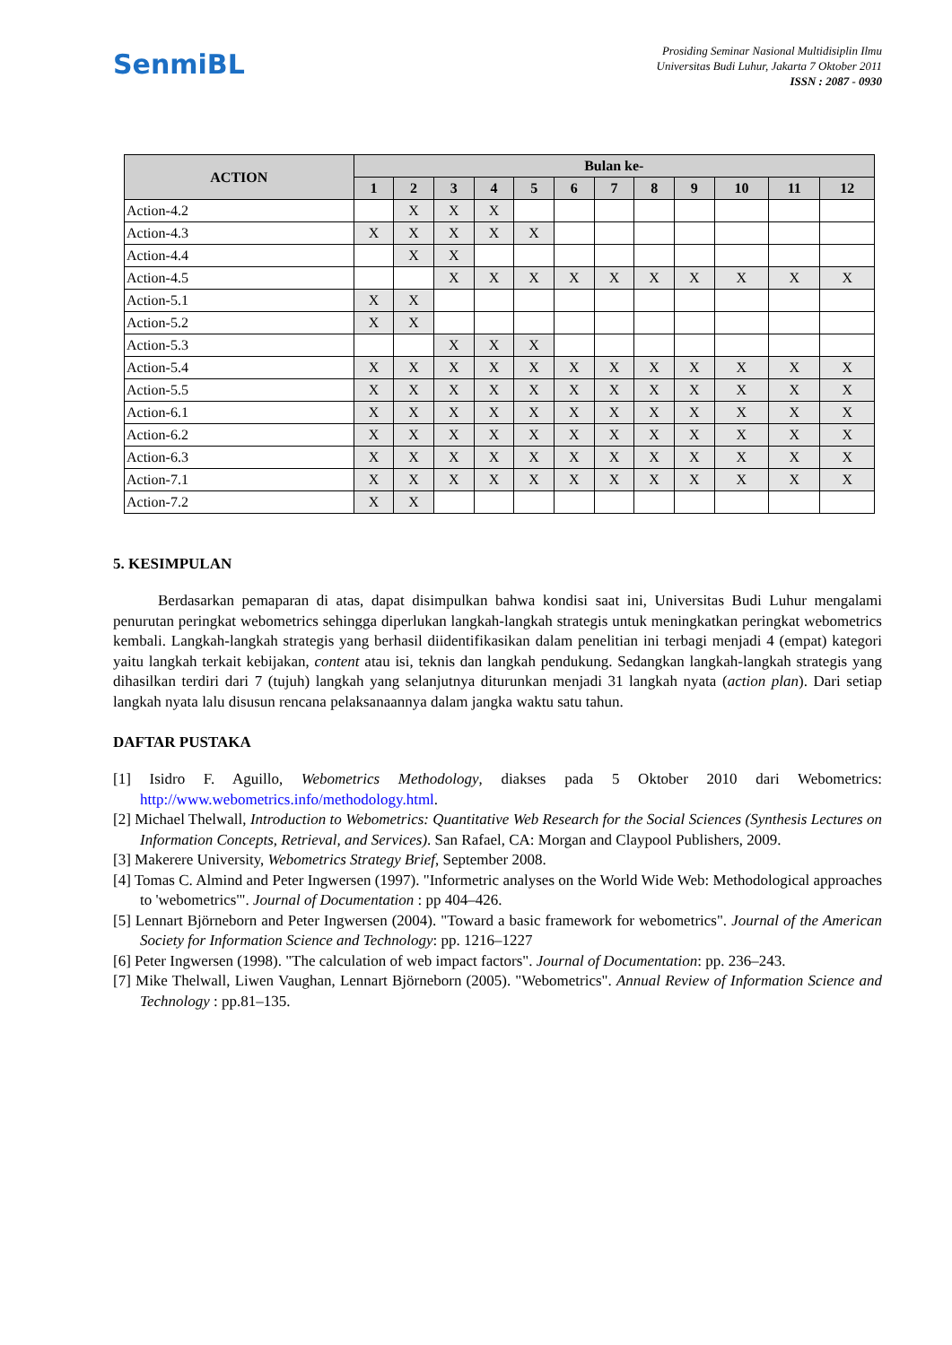SenmiBL
Prosiding Seminar Nasional Multidisiplin Ilmu
Universitas Budi Luhur, Jakarta 7 Oktober 2011
ISSN : 2087 - 0930
| ACTION | Bulan ke- | | | | | | | | | | | |
| --- | --- | --- | --- | --- | --- | --- | --- | --- | --- | --- | --- | --- |
| | 1 | 2 | 3 | 4 | 5 | 6 | 7 | 8 | 9 | 10 | 11 | 12 |
| Action-4.2 | | X | X | X | | | | | | | | |
| Action-4.3 | X | X | X | X | X | | | | | | | |
| Action-4.4 | | X | X | | | | | | | | | |
| Action-4.5 | | | X | X | X | X | X | X | X | X | X | X |
| Action-5.1 | X | X | | | | | | | | | | |
| Action-5.2 | X | X | | | | | | | | | | |
| Action-5.3 | | | X | X | X | | | | | | | |
| Action-5.4 | X | X | X | X | X | X | X | X | X | X | X | X |
| Action-5.5 | X | X | X | X | X | X | X | X | X | X | X | X |
| Action-6.1 | X | X | X | X | X | X | X | X | X | X | X | X |
| Action-6.2 | X | X | X | X | X | X | X | X | X | X | X | X |
| Action-6.3 | X | X | X | X | X | X | X | X | X | X | X | X |
| Action-7.1 | X | X | X | X | X | X | X | X | X | X | X | X |
| Action-7.2 | X | X | | | | | | | | | | |
5. KESIMPULAN
Berdasarkan pemaparan di atas, dapat disimpulkan bahwa kondisi saat ini, Universitas Budi Luhur mengalami penurutan peringkat webometrics sehingga diperlukan langkah-langkah strategis untuk meningkatkan peringkat webometrics kembali. Langkah-langkah strategis yang berhasil diidentifikasikan dalam penelitian ini terbagi menjadi 4 (empat) kategori yaitu langkah terkait kebijakan, content atau isi, teknis dan langkah pendukung. Sedangkan langkah-langkah strategis yang dihasilkan terdiri dari 7 (tujuh) langkah yang selanjutnya diturunkan menjadi 31 langkah nyata (action plan). Dari setiap langkah nyata lalu disusun rencana pelaksanaannya dalam jangka waktu satu tahun.
DAFTAR PUSTAKA
[1] Isidro F. Aguillo, Webometrics Methodology, diakses pada 5 Oktober 2010 dari Webometrics: http://www.webometrics.info/methodology.html.
[2] Michael Thelwall, Introduction to Webometrics: Quantitative Web Research for the Social Sciences (Synthesis Lectures on Information Concepts, Retrieval, and Services). San Rafael, CA: Morgan and Claypool Publishers, 2009.
[3] Makerere University, Webometrics Strategy Brief, September 2008.
[4] Tomas C. Almind and Peter Ingwersen (1997). "Informetric analyses on the World Wide Web: Methodological approaches to 'webometrics'". Journal of Documentation : pp 404–426.
[5] Lennart Björneborn and Peter Ingwersen (2004). "Toward a basic framework for webometrics". Journal of the American Society for Information Science and Technology: pp. 1216–1227
[6] Peter Ingwersen (1998). "The calculation of web impact factors". Journal of Documentation: pp. 236–243.
[7] Mike Thelwall, Liwen Vaughan, Lennart Björneborn (2005). "Webometrics". Annual Review of Information Science and Technology : pp.81–135.